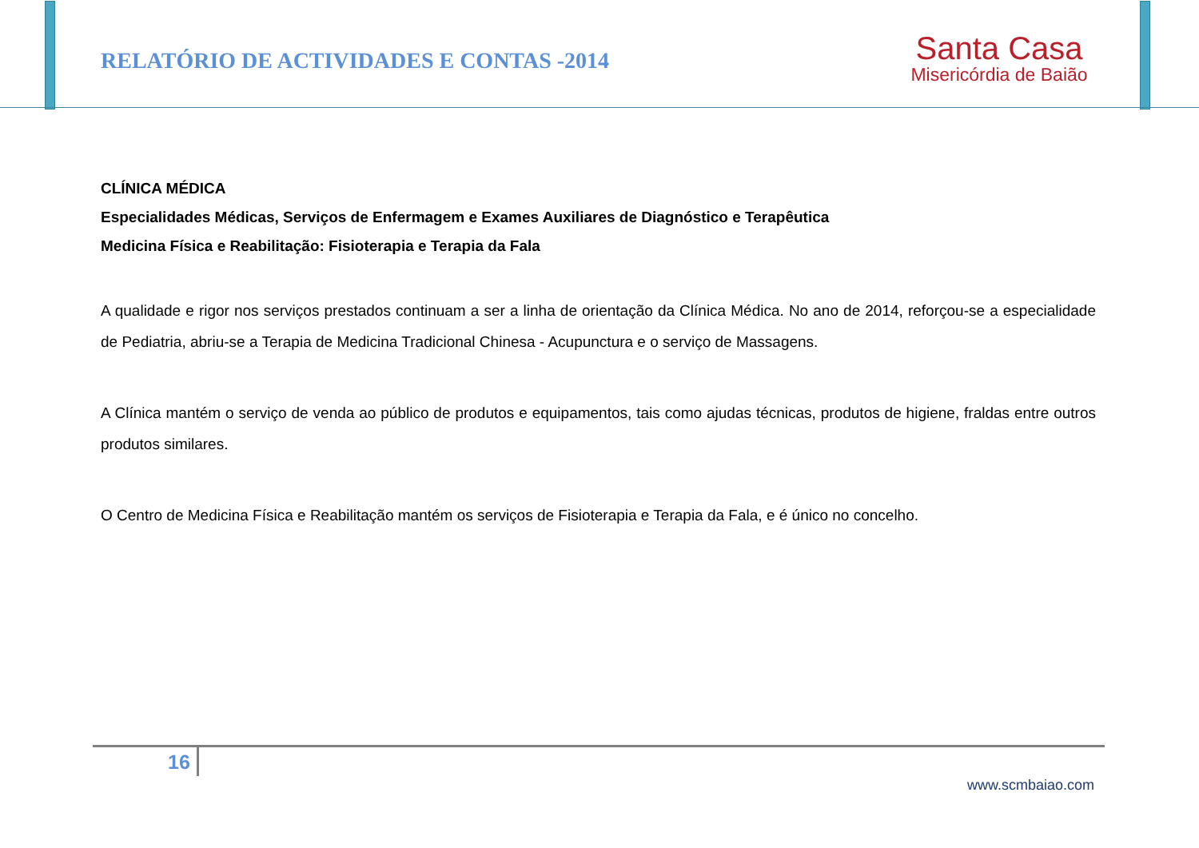RELATÓRIO DE ACTIVIDADES E CONTAS -2014
Santa Casa
Misericórdia de Baião
CLÍNICA MÉDICA
Especialidades Médicas, Serviços de Enfermagem e Exames Auxiliares de Diagnóstico e Terapêutica
Medicina Física e Reabilitação: Fisioterapia e Terapia da Fala
A qualidade e rigor nos serviços prestados continuam a ser a linha de orientação da Clínica Médica. No ano de 2014, reforçou-se a especialidade de Pediatria, abriu-se a Terapia de Medicina Tradicional Chinesa - Acupunctura e o serviço de Massagens.
A Clínica mantém o serviço de venda ao público de produtos e equipamentos, tais como ajudas técnicas, produtos de higiene, fraldas entre outros produtos similares.
O Centro de Medicina Física e Reabilitação mantém os serviços de Fisioterapia e Terapia da Fala, e é único no concelho.
16
www.scmbaiao.com